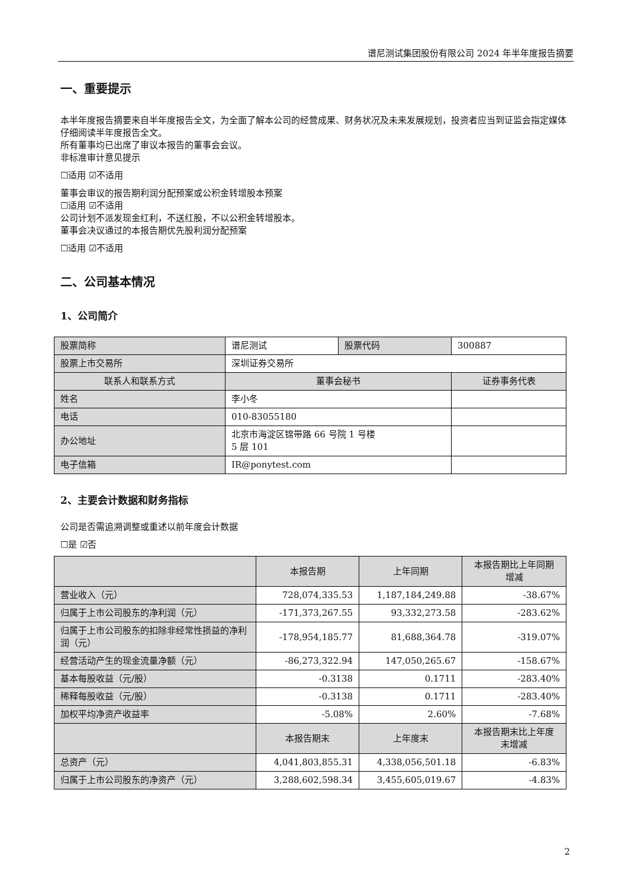谱尼测试集团股份有限公司 2024 年半年度报告摘要
一、重要提示
本半年度报告摘要来自半年度报告全文，为全面了解本公司的经营成果、财务状况及未来发展规划，投资者应当到证监会指定媒体仔细阅读半年度报告全文。
所有董事均已出席了审议本报告的董事会会议。
非标准审计意见提示
☐适用 ☑不适用
董事会审议的报告期利润分配预案或公积金转增股本预案
☐适用 ☑不适用
公司计划不派发现金红利，不送红股，不以公积金转增股本。
董事会决议通过的本报告期优先股利润分配预案
☐适用 ☑不适用
二、公司基本情况
1、公司简介
| 股票简称 | 谱尼测试 | 股票代码 | 300887 |
| 股票上市交易所 | 深圳证券交易所 | | |
| 联系人和联系方式 | 董事会秘书 | | 证券事务代表 |
| 姓名 | 李小冬 | | |
| 电话 | 010-83055180 | | |
| 办公地址 | 北京市海淀区锦带路 66 号院 1 号楼 5 层 101 | | |
| 电子信箱 | IR@ponytest.com | | |
2、主要会计数据和财务指标
公司是否需追溯调整或重述以前年度会计数据
☐是 ☑否
| | 本报告期 | 上年同期 | 本报告期比上年同期 增减 |
| 营业收入（元） | 728,074,335.53 | 1,187,184,249.88 | -38.67% |
| 归属于上市公司股东的净利润（元） | -171,373,267.55 | 93,332,273.58 | -283.62% |
| 归属于上市公司股东的扣除非经常性损益的净利润（元） | -178,954,185.77 | 81,688,364.78 | -319.07% |
| 经营活动产生的现金流量净额（元） | -86,273,322.94 | 147,050,265.67 | -158.67% |
| 基本每股收益（元/股） | -0.3138 | 0.1711 | -283.40% |
| 稀释每股收益（元/股） | -0.3138 | 0.1711 | -283.40% |
| 加权平均净资产收益率 | -5.08% | 2.60% | -7.68% |
| | 本报告期末 | 上年度末 | 本报告期末比上年度 末增减 |
| 总资产（元） | 4,041,803,855.31 | 4,338,056,501.18 | -6.83% |
| 归属于上市公司股东的净资产（元） | 3,288,602,598.34 | 3,455,605,019.67 | -4.83% |
2